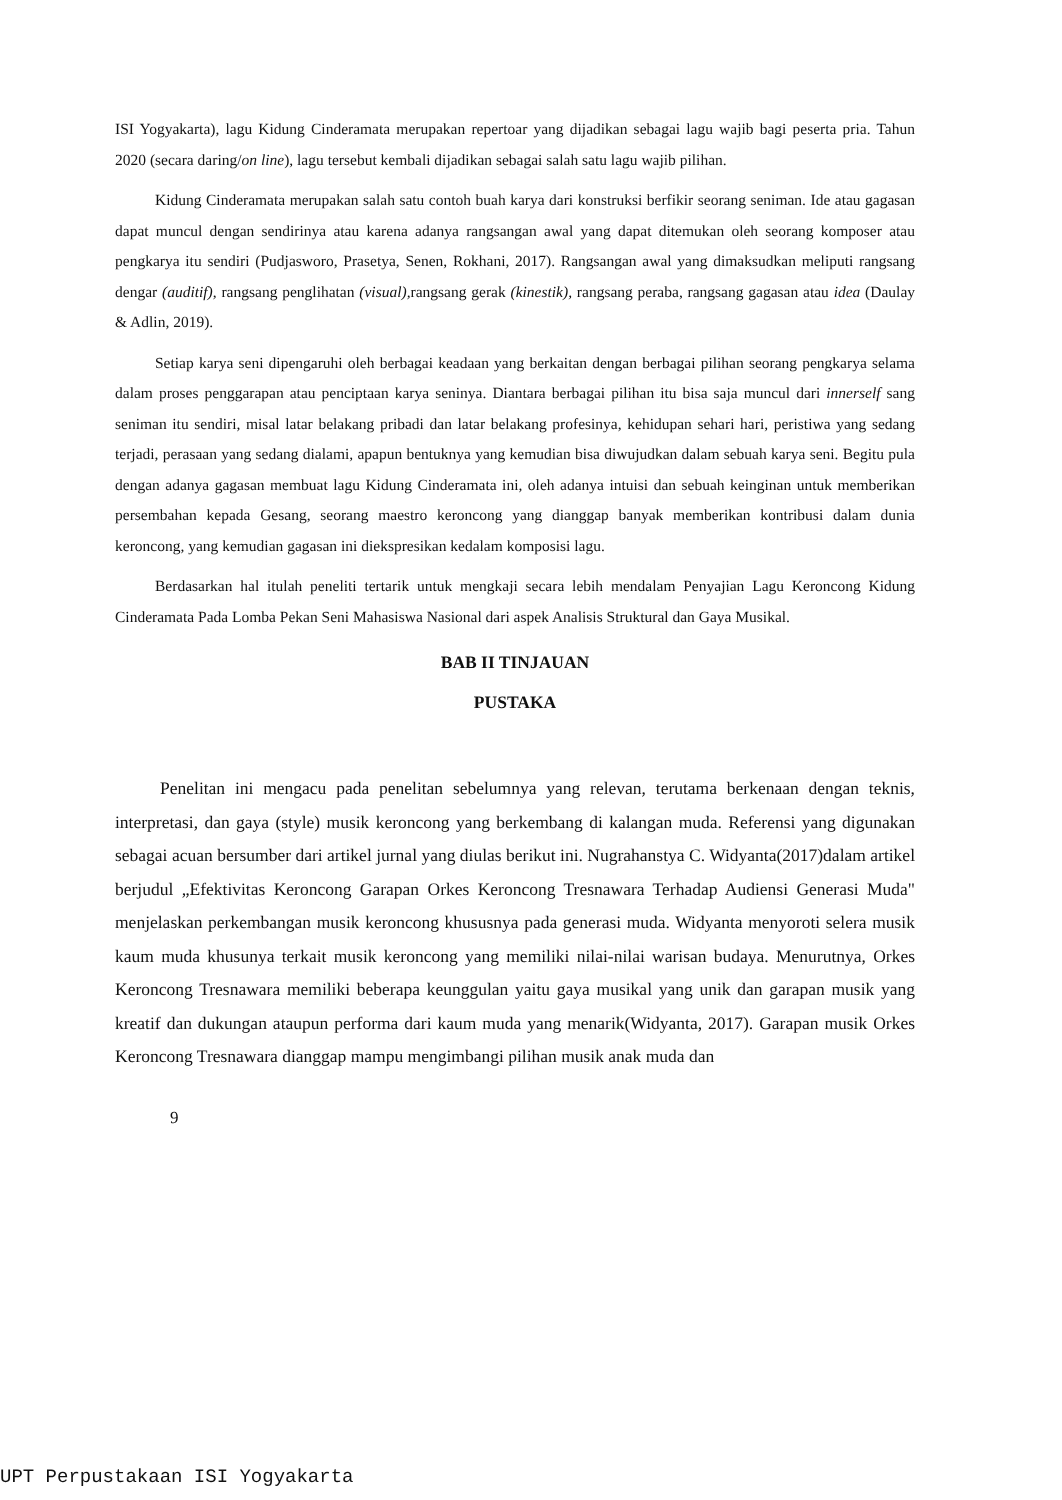ISI Yogyakarta), lagu Kidung Cinderamata merupakan repertoar yang dijadikan sebagai lagu wajib bagi peserta pria. Tahun 2020 (secara daring/on line), lagu tersebut kembali dijadikan sebagai salah satu lagu wajib pilihan.
Kidung Cinderamata merupakan salah satu contoh buah karya dari konstruksi berfikir seorang seniman. Ide atau gagasan dapat muncul dengan sendirinya atau karena adanya rangsangan awal yang dapat ditemukan oleh seorang komposer atau pengkarya itu sendiri (Pudjasworo, Prasetya, Senen, Rokhani, 2017). Rangsangan awal yang dimaksudkan meliputi rangsang dengar (auditif), rangsang penglihatan (visual), rangsang gerak (kinestik), rangsang peraba, rangsang gagasan atau idea (Daulay & Adlin, 2019).
Setiap karya seni dipengaruhi oleh berbagai keadaan yang berkaitan dengan berbagai pilihan seorang pengkarya selama dalam proses penggarapan atau penciptaan karya seninya. Diantara berbagai pilihan itu bisa saja muncul dari innerself sang seniman itu sendiri, misal latar belakang pribadi dan latar belakang profesinya, kehidupan sehari hari, peristiwa yang sedang terjadi, perasaan yang sedang dialami, apapun bentuknya yang kemudian bisa diwujudkan dalam sebuah karya seni. Begitu pula dengan adanya gagasan membuat lagu Kidung Cinderamata ini, oleh adanya intuisi dan sebuah keinginan untuk memberikan persembahan kepada Gesang, seorang maestro keroncong yang dianggap banyak memberikan kontribusi dalam dunia keroncong, yang kemudian gagasan ini diekspresikan kedalam komposisi lagu.
Berdasarkan hal itulah peneliti tertarik untuk mengkaji secara lebih mendalam Penyajian Lagu Keroncong Kidung Cinderamata Pada Lomba Pekan Seni Mahasiswa Nasional dari aspek Analisis Struktural dan Gaya Musikal.
BAB II TINJAUAN
PUSTAKA
Penelitan ini mengacu pada penelitan sebelumnya yang relevan, terutama berkenaan dengan teknis, interpretasi, dan gaya (style) musik keroncong yang berkembang di kalangan muda. Referensi yang digunakan sebagai acuan bersumber dari artikel jurnal yang diulas berikut ini. Nugrahanstya C. Widyanta(2017)dalam artikel berjudul „Efektivitas Keroncong Garapan Orkes Keroncong Tresnawara Terhadap Audiensi Generasi Muda" menjelaskan perkembangan musik keroncong khususnya pada generasi muda. Widyanta menyoroti selera musik kaum muda khusunya terkait musik keroncong yang memiliki nilai-nilai warisan budaya. Menurutnya, Orkes Keroncong Tresnawara memiliki beberapa keunggulan yaitu gaya musikal yang unik dan garapan musik yang kreatif dan dukungan ataupun performa dari kaum muda yang menarik(Widyanta, 2017). Garapan musik Orkes Keroncong Tresnawara dianggap mampu mengimbangi pilihan musik anak muda dan
9
UPT Perpustakaan ISI Yogyakarta